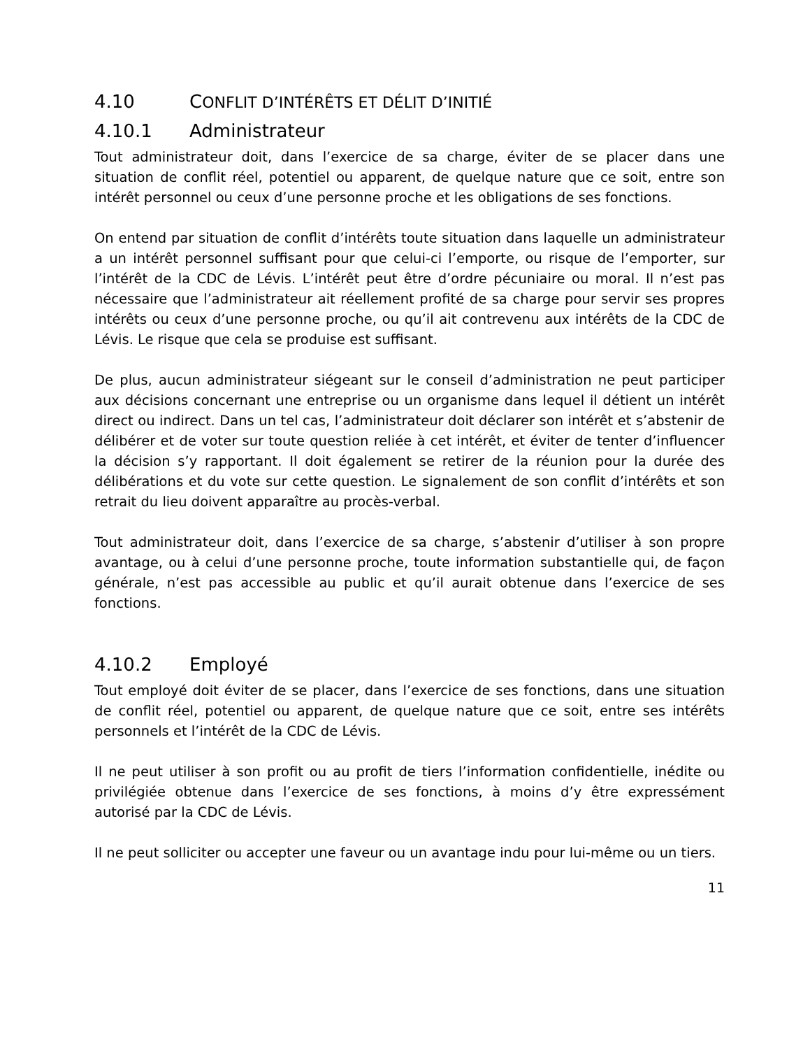4.10 CONFLIT D’INTÉRÊTS ET DÉLIT D’INITIÉ
4.10.1 Administrateur
Tout administrateur doit, dans l’exercice de sa charge, éviter de se placer dans une situation de conflit réel, potentiel ou apparent, de quelque nature que ce soit, entre son intérêt personnel ou ceux d’une personne proche et les obligations de ses fonctions.
On entend par situation de conflit d’intérêts toute situation dans laquelle un administrateur a un intérêt personnel suffisant pour que celui-ci l’emporte, ou risque de l’emporter, sur l’intérêt de la CDC de Lévis. L’intérêt peut être d’ordre pécuniaire ou moral. Il n’est pas nécessaire que l’administrateur ait réellement profité de sa charge pour servir ses propres intérêts ou ceux d’une personne proche, ou qu’il ait contrevenu aux intérêts de la CDC de Lévis. Le risque que cela se produise est suffisant.
De plus, aucun administrateur siégeant sur le conseil d’administration ne peut participer aux décisions concernant une entreprise ou un organisme dans lequel il détient un intérêt direct ou indirect. Dans un tel cas, l’administrateur doit déclarer son intérêt et s’abstenir de délibérer et de voter sur toute question reliée à cet intérêt, et éviter de tenter d’influencer la décision s’y rapportant. Il doit également se retirer de la réunion pour la durée des délibérations et du vote sur cette question. Le signalement de son conflit d’intérêts et son retrait du lieu doivent apparaître au procès-verbal.
Tout administrateur doit, dans l’exercice de sa charge, s’abstenir d’utiliser à son propre avantage, ou à celui d’une personne proche, toute information substantielle qui, de façon générale, n’est pas accessible au public et qu’il aurait obtenue dans l’exercice de ses fonctions.
4.10.2 Employé
Tout employé doit éviter de se placer, dans l’exercice de ses fonctions, dans une situation de conflit réel, potentiel ou apparent, de quelque nature que ce soit, entre ses intérêts personnels et l’intérêt de la CDC de Lévis.
Il ne peut utiliser à son profit ou au profit de tiers l’information confidentielle, inédite ou privilégiée obtenue dans l’exercice de ses fonctions, à moins d’y être expressément autorisé par la CDC de Lévis.
Il ne peut solliciter ou accepter une faveur ou un avantage indu pour lui-même ou un tiers.
11